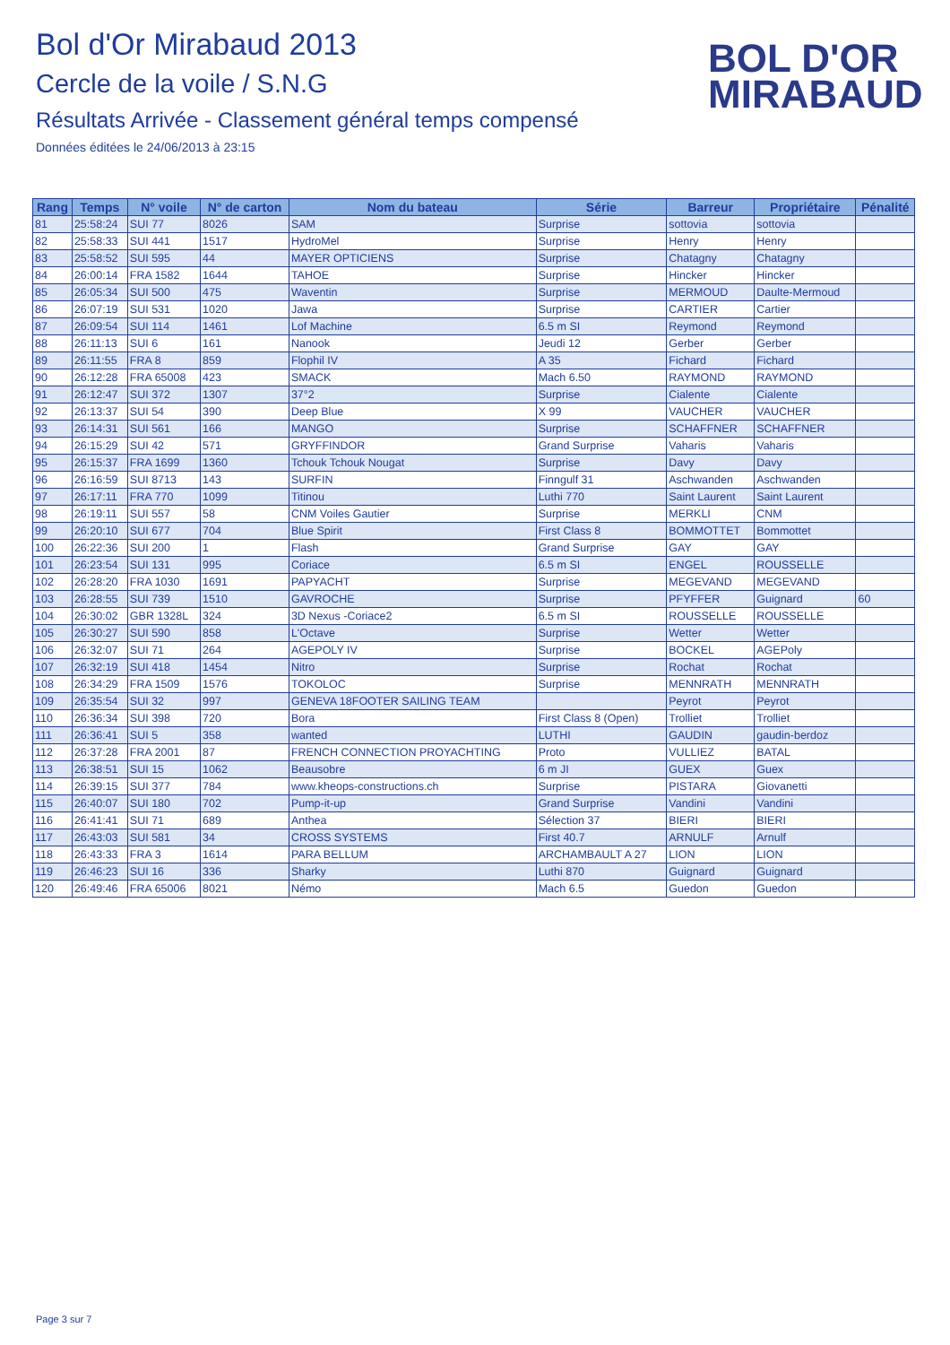Bol d'Or Mirabaud 2013
Cercle de la voile / S.N.G
Résultats Arrivée - Classement général temps compensé
Données éditées le 24/06/2013 à 23:15
BOL D'OR
MIRABAUD
| Rang | Temps | N° voile | N° de carton | Nom du bateau | Série | Barreur | Propriétaire | Pénalité |
| --- | --- | --- | --- | --- | --- | --- | --- | --- |
| 81 | 25:58:24 | SUI 77 | 8026 | SAM | Surprise | sottovia | sottovia | |
| 82 | 25:58:33 | SUI 441 | 1517 | HydroMel | Surprise | Henry | Henry | |
| 83 | 25:58:52 | SUI 595 | 44 | MAYER OPTICIENS | Surprise | Chatagny | Chatagny | |
| 84 | 26:00:14 | FRA 1582 | 1644 | TAHOE | Surprise | Hincker | Hincker | |
| 85 | 26:05:34 | SUI 500 | 475 | Waventin | Surprise | MERMOUD | Daulte-Mermoud | |
| 86 | 26:07:19 | SUI 531 | 1020 | Jawa | Surprise | CARTIER | Cartier | |
| 87 | 26:09:54 | SUI 114 | 1461 | Lof Machine | 6.5 m SI | Reymond | Reymond | |
| 88 | 26:11:13 | SUI 6 | 161 | Nanook | Jeudi 12 | Gerber | Gerber | |
| 89 | 26:11:55 | FRA 8 | 859 | Flophil IV | A 35 | Fichard | Fichard | |
| 90 | 26:12:28 | FRA 65008 | 423 | SMACK | Mach 6.50 | RAYMOND | RAYMOND | |
| 91 | 26:12:47 | SUI 372 | 1307 | 37°2 | Surprise | Cialente | Cialente | |
| 92 | 26:13:37 | SUI 54 | 390 | Deep Blue | X 99 | VAUCHER | VAUCHER | |
| 93 | 26:14:31 | SUI 561 | 166 | MANGO | Surprise | SCHAFFNER | SCHAFFNER | |
| 94 | 26:15:29 | SUI 42 | 571 | GRYFFINDOR | Grand Surprise | Vaharis | Vaharis | |
| 95 | 26:15:37 | FRA 1699 | 1360 | Tchouk Tchouk Nougat | Surprise | Davy | Davy | |
| 96 | 26:16:59 | SUI 8713 | 143 | SURFIN | Finngulf 31 | Aschwanden | Aschwanden | |
| 97 | 26:17:11 | FRA 770 | 1099 | Titinou | Luthi 770 | Saint Laurent | Saint Laurent | |
| 98 | 26:19:11 | SUI 557 | 58 | CNM Voiles Gautier | Surprise | MERKLI | CNM | |
| 99 | 26:20:10 | SUI 677 | 704 | Blue Spirit | First Class 8 | BOMMOTTET | Bommottet | |
| 100 | 26:22:36 | SUI 200 | 1 | Flash | Grand Surprise | GAY | GAY | |
| 101 | 26:23:54 | SUI 131 | 995 | Coriace | 6.5 m SI | ENGEL | ROUSSELLE | |
| 102 | 26:28:20 | FRA 1030 | 1691 | PAPYACHT | Surprise | MEGEVAND | MEGEVAND | |
| 103 | 26:28:55 | SUI 739 | 1510 | GAVROCHE | Surprise | PFYFFER | Guignard | 60 |
| 104 | 26:30:02 | GBR 1328L | 324 | 3D Nexus -Coriace2 | 6.5 m SI | ROUSSELLE | ROUSSELLE | |
| 105 | 26:30:27 | SUI 590 | 858 | L'Octave | Surprise | Wetter | Wetter | |
| 106 | 26:32:07 | SUI 71 | 264 | AGEPOLY IV | Surprise | BOCKEL | AGEPoly | |
| 107 | 26:32:19 | SUI 418 | 1454 | Nitro | Surprise | Rochat | Rochat | |
| 108 | 26:34:29 | FRA 1509 | 1576 | TOKOLOC | Surprise | MENNRATH | MENNRATH | |
| 109 | 26:35:54 | SUI 32 | 997 | GENEVA 18FOOTER SAILING TEAM | | Peyrot | Peyrot | |
| 110 | 26:36:34 | SUI 398 | 720 | Bora | First Class 8 (Open) | Trolliet | Trolliet | |
| 111 | 26:36:41 | SUI 5 | 358 | wanted | LUTHI | GAUDIN | gaudin-berdoz | |
| 112 | 26:37:28 | FRA 2001 | 87 | FRENCH CONNECTION PROYACHTING | Proto | VULLIEZ | BATAL | |
| 113 | 26:38:51 | SUI 15 | 1062 | Beausobre | 6 m JI | GUEX | Guex | |
| 114 | 26:39:15 | SUI 377 | 784 | www.kheops-constructions.ch | Surprise | PISTARA | Giovanetti | |
| 115 | 26:40:07 | SUI 180 | 702 | Pump-it-up | Grand Surprise | Vandini | Vandini | |
| 116 | 26:41:41 | SUI 71 | 689 | Anthea | Sélection 37 | BIERI | BIERI | |
| 117 | 26:43:03 | SUI 581 | 34 | CROSS SYSTEMS | First 40.7 | ARNULF | Arnulf | |
| 118 | 26:43:33 | FRA 3 | 1614 | PARA BELLUM | ARCHAMBAULT A 27 | LION | LION | |
| 119 | 26:46:23 | SUI 16 | 336 | Sharky | Luthi 870 | Guignard | Guignard | |
| 120 | 26:49:46 | FRA 65006 | 8021 | Némo | Mach 6.5 | Guedon | Guedon | |
Page 3 sur 7